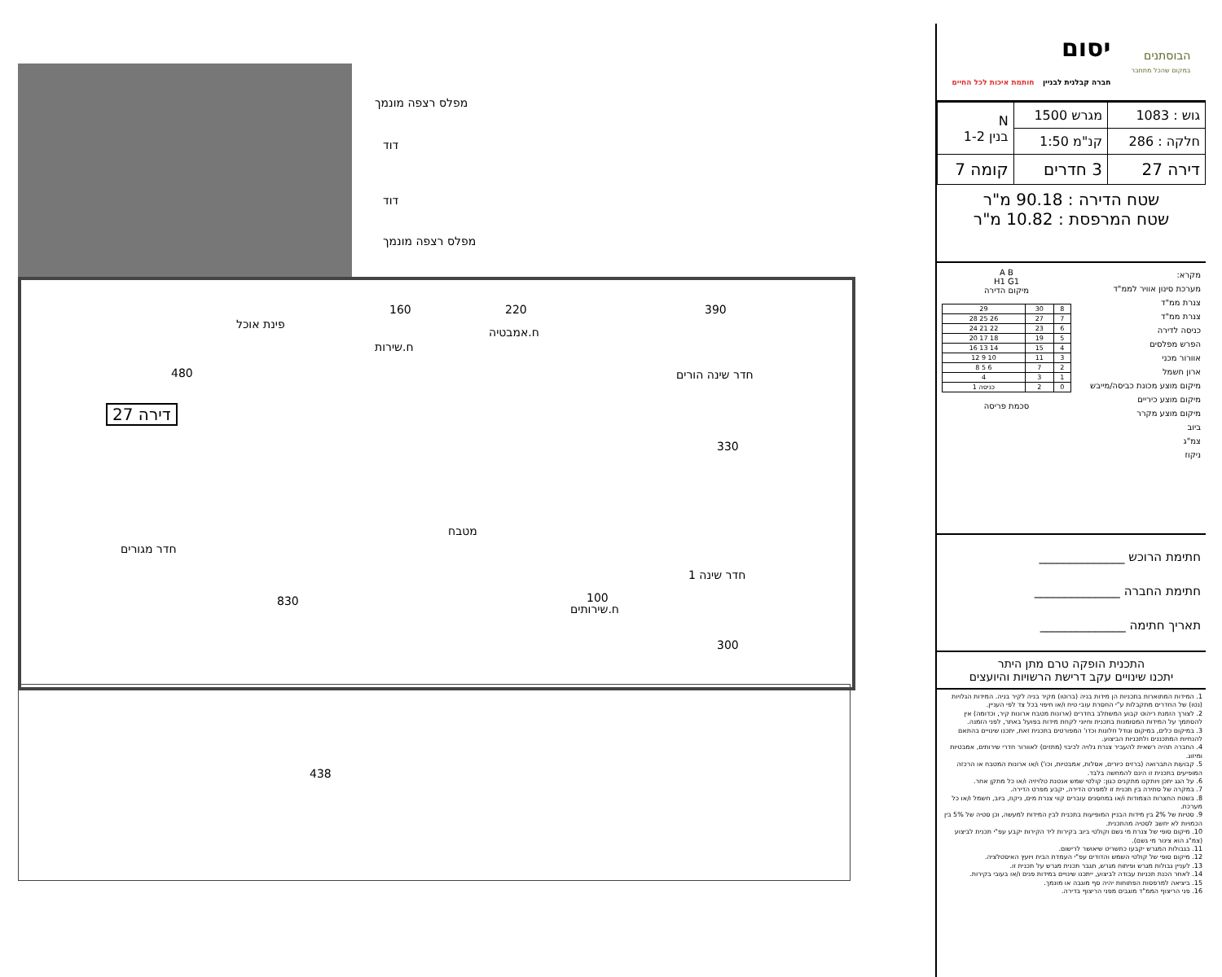פינת אוכל
מפלס רצפה מונמך
מפלס רצפה מונמך
דוד
דוד
ח.שירות
ח.אמבטיה
חדר שינה הורים
דירה 27
מטבח
חדר מגורים
חדר שינה 1
ח.שירותים
480
830
438
330
300
390
220
160
100
הבוסתנים
במקום שהכל מתחבר
יסום
חברה קבלנית לבניין חותמת איכות לכל החיים
| גוש : 1083 | מגרש 1500 | N בנין 1-2 |
| חלקה : 286 | קנ"מ 1:50 | |
| דירה 27 | 3 חדרים | קומה 7 |
שטח הדירה : 90.18 מ"ר
שטח המרפסת : 10.82 מ"ר
מקרא:
מערכת סינון אוויר לממ"ד
צנרת ממ"ד
צנרת ממ"ד
כניסה לדירה
הפרש מפלסים
אוורור מכני
ארון חשמל
מיקום מוצע מכונת כביסה/מייבש
מיקום מוצע כיריים
מיקום מוצע מקרר
ביוב
צמ"ג
ניקוז
A B
H1 G1
מיקום הדירה
| 8 | 30 | 29 |
| 7 | 27 | 26 25 28 |
| 6 | 23 | 22 21 24 |
| 5 | 19 | 18 17 20 |
| 4 | 15 | 14 13 16 |
| 3 | 11 | 10 9 12 |
| 2 | 7 | 6 5 8 |
| 1 | 3 | 4 |
| 0 | 2 | כניסה 1 |
סכמת פריסה
חתימת הרוכש ______________
חתימת החברה ______________
תאריך חתימה ______________
התכנית הופקה טרם מתן היתר
יתכנו שינויים עקב דרישת הרשויות והיועצים
1. המידות המתוארות בתכניות הן מידות בניה (ברוטו) מקיר בניה לקיר בניה. המידות הגלויות (נטו) של החדרים מתקבלות ע"י החסרת עובי טיח ו/או חיפוי בכל צד לפי העניין.
2. לצורך הזמנת ריהוט קבוע המשתלב בחדרים (ארונות מטבח ארונות קיר, וכדומה) אין להסתמך על המידות המסומנות בתכנית וחיוני לקחת מידות בפועל באתר, לפני הזמנה.
3. במיקום כלים, במיקום וגודל חלונות וכדו' המפורטים בתכנית זאת, יתכנו שינויים בהתאם להנחיות המתכננים ולתכניות הביצוע.
4. החברה תהיה רשאית להעביר צנרת גלויה לכיבוי (מתזים) לאוורור חדרי שירותים, אמבטיות ומיזוג.
5. קבועות התברואה (ברזים כיורים, אסלות, אמבטיות, וכו') ו/או ארונות המטבח או הרכזה המופיעים בתכנית זו הינם להמחשה בלבד.
6. על הגג יתכן ויותקנו מתקנים כגון: קולטי שמש אנטנת טלויזיה ו/או כל מתקן אחר.
7. במקרה של סתירה בין תכנית זו למפרט הדירה, יקבע מפרט הדירה.
8. בשטח החצרות הצמודות ו/או במחסנים עוברים קווי צנרת מים, ניקוז, ביוב, חשמל ו/או כל מערכת.
9. סטיות של 2% בין מידות הבניין המופיעות בתכנית לבין המידות למעשה, וכן סטיה של 5% בין הכמויות לא יחשב לסטיה מהתכנית.
10. מיקום סופי של צנרת מי גשם וקולטי ביוב בקירות ליד הקירות יקבע עפ"י תכנית לביצוע (צמ"ג הוא צינור מי גשם).
11. בגבולות המגרש יקבעו כתשריט שיאושר לרישום.
12. מיקום סופי של קולטי השמש והדודים עפ"י העמדת הבית ויועץ האיסטלציה.
13. לעניין גבולות מגרש ופיתוח מגרש, תגבר תכנית מגרש על תכנית זו.
14. לאחר הכנת תכניות עבודה לביצוע, ייתכנו שינויים במידות פנים ו/או בעובי בקירות.
15. ביציאה למרפסות הפתוחות יהיה סף מוגבה או מונמך.
16. פני הריצוף הממ"ד מוגבים מפני הריצוף בדירה.